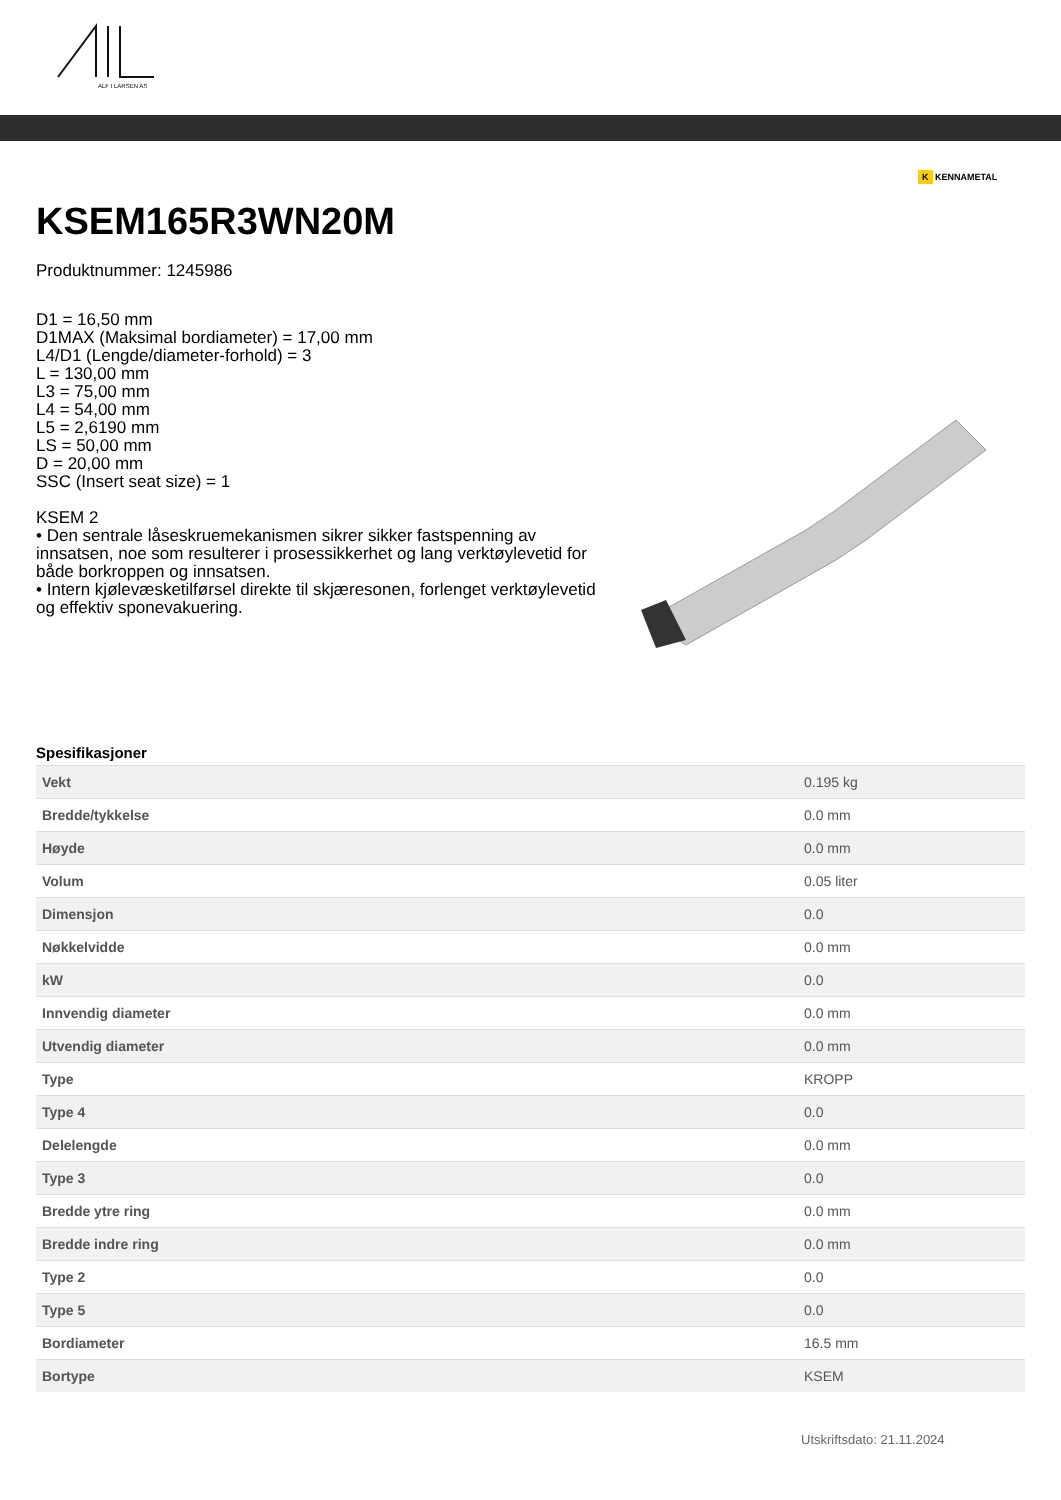ALF I LARSEN AS
K KENNAMETAL
KSEM165R3WN20M
Produktnummer: 1245986
D1 = 16,50 mm
D1MAX (Maksimal bordiameter) = 17,00 mm
L4/D1 (Lengde/diameter-forhold) = 3
L = 130,00 mm
L3 = 75,00 mm
L4 = 54,00 mm
L5 = 2,6190 mm
LS = 50,00 mm
D = 20,00 mm
SSC (Insert seat size) = 1
KSEM 2
• Den sentrale låseskruemekanismen sikrer sikker fastspenning av innsatsen, noe som resulterer i prosessikkerhet og lang verktøylevetid for både borkroppen og innsatsen.
• Intern kjølevæsketilførsel direkte til skjæresonen, forlenget verktøylevetid og effektiv sponevakuering.
Spesifikasjoner
| Vekt | 0.195 kg |
| Bredde/tykkelse | 0.0 mm |
| Høyde | 0.0 mm |
| Volum | 0.05 liter |
| Dimensjon | 0.0 |
| Nøkkelvidde | 0.0 mm |
| kW | 0.0 |
| Innvendig diameter | 0.0 mm |
| Utvendig diameter | 0.0 mm |
| Type | KROPP |
| Type 4 | 0.0 |
| Delelengde | 0.0 mm |
| Type 3 | 0.0 |
| Bredde ytre ring | 0.0 mm |
| Bredde indre ring | 0.0 mm |
| Type 2 | 0.0 |
| Type 5 | 0.0 |
| Bordiameter | 16.5 mm |
| Bortype | KSEM |
Utskriftsdato: 21.11.2024